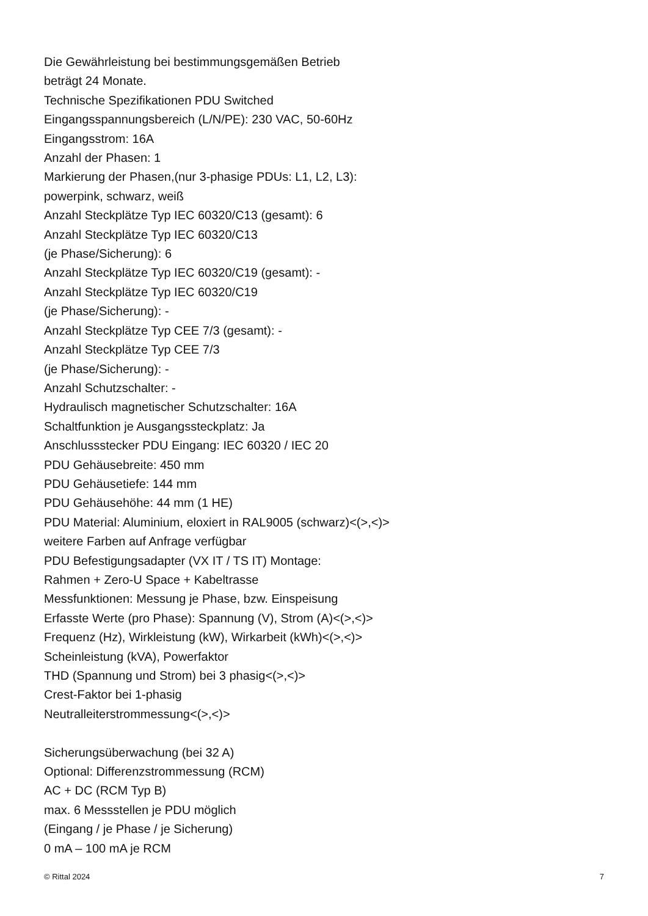Die Gewährleistung bei bestimmungsgemäßen Betrieb
beträgt 24 Monate.
Technische Spezifikationen PDU Switched
Eingangsspannungsbereich (L/N/PE): 230 VAC, 50-60Hz
Eingangsstrom: 16A
Anzahl der Phasen: 1
Markierung der Phasen,(nur 3-phasige PDUs: L1, L2, L3):
powerpink, schwarz, weiß
Anzahl Steckplätze Typ IEC 60320/C13 (gesamt): 6
Anzahl Steckplätze Typ IEC 60320/C13
(je Phase/Sicherung): 6
Anzahl Steckplätze Typ IEC 60320/C19 (gesamt): -
Anzahl Steckplätze Typ IEC 60320/C19
(je Phase/Sicherung): -
Anzahl Steckplätze Typ CEE 7/3 (gesamt): -
Anzahl Steckplätze Typ CEE 7/3
(je Phase/Sicherung): -
Anzahl Schutzschalter: -
Hydraulisch magnetischer Schutzschalter: 16A
Schaltfunktion je Ausgangssteckplatz: Ja
Anschlussstecker PDU Eingang: IEC 60320 / IEC 20
PDU Gehäusebreite: 450 mm
PDU Gehäusetiefe: 144 mm
PDU Gehäusehöhe: 44 mm (1 HE)
PDU Material: Aluminium, eloxiert in RAL9005 (schwarz)<(>,<)>
weitere Farben auf Anfrage verfügbar
PDU Befestigungsadapter (VX IT / TS IT) Montage:
Rahmen + Zero-U Space + Kabeltrasse
Messfunktionen: Messung je Phase, bzw. Einspeisung
Erfasste Werte (pro Phase): Spannung (V), Strom (A)<(>,<)>
Frequenz (Hz), Wirkleistung (kW), Wirkarbeit (kWh)<(>,<)>
Scheinleistung (kVA), Powerfaktor
THD (Spannung und Strom) bei 3 phasig<(>,<)>
Crest-Faktor bei 1-phasig
Neutralleiterstrommessung<(>,<)>
Sicherungsüberwachung (bei 32 A)
Optional: Differenzstrommessung (RCM)
AC + DC (RCM Typ B)
max. 6 Messstellen je PDU möglich
(Eingang / je Phase / je Sicherung)
0 mA – 100 mA je RCM
© Rittal 2024 7